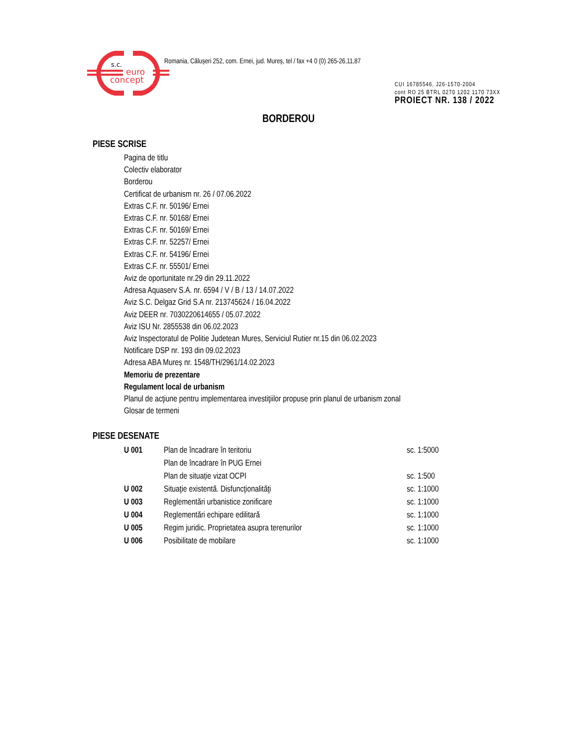s.c.
euro
concept
Romania, Călușeri 252, com. Ernei, jud. Mureș, tel / fax +4 0 (0) 265-26,11,87
CUI 16785546, J26-1570-2004
cont RO 25 BTRL 0270 1202 1170 73XX
PROIECT NR. 138 / 2022
BORDEROU
PIESE SCRISE
Pagina de titlu
Colectiv elaborator
Borderou
Certificat de urbanism nr. 26 / 07.06.2022
Extras C.F. nr. 50196/ Ernei
Extras C.F. nr. 50168/ Ernei
Extras C.F. nr. 50169/ Ernei
Extras C.F. nr. 52257/ Ernei
Extras C.F. nr. 54196/ Ernei
Extras C.F. nr. 55501/ Ernei
Aviz de oportunitate nr.29 din 29.11.2022
Adresa Aquaserv S.A. nr. 6594 / V / B / 13 / 14.07.2022
Aviz S.C. Delgaz Grid S.A nr. 213745624 / 16.04.2022
Aviz DEER nr. 7030220614655 / 05.07.2022
Aviz ISU Nr. 2855538 din 06.02.2023
Aviz Inspectoratul de Politie Judetean Mures, Serviciul Rutier nr.15 din 06.02.2023
Notificare DSP nr. 193 din 09.02.2023
Adresa ABA Mureș nr. 1548/TH/2961/14.02.2023
Memoriu de prezentare
Regulament local de urbanism
Planul de acţiune pentru implementarea investiţiilor propuse prin planul de urbanism zonal
Glosar de termeni
PIESE DESENATE
| U 001 | Plan de încadrare în teritoriu | sc. 1:5000 |
| | Plan de încadrare în PUG Ernei | |
| | Plan de situație vizat OCPI | sc. 1:500 |
| U 002 | Situaţie existentă. Disfuncţionalităţi | sc. 1:1000 |
| U 003 | Reglementări urbanistice zonificare | sc. 1:1000 |
| U 004 | Reglementări echipare edilitară | sc. 1:1000 |
| U 005 | Regim juridic. Proprietatea asupra terenurilor | sc. 1:1000 |
| U 006 | Posibilitate de mobilare | sc. 1:1000 |